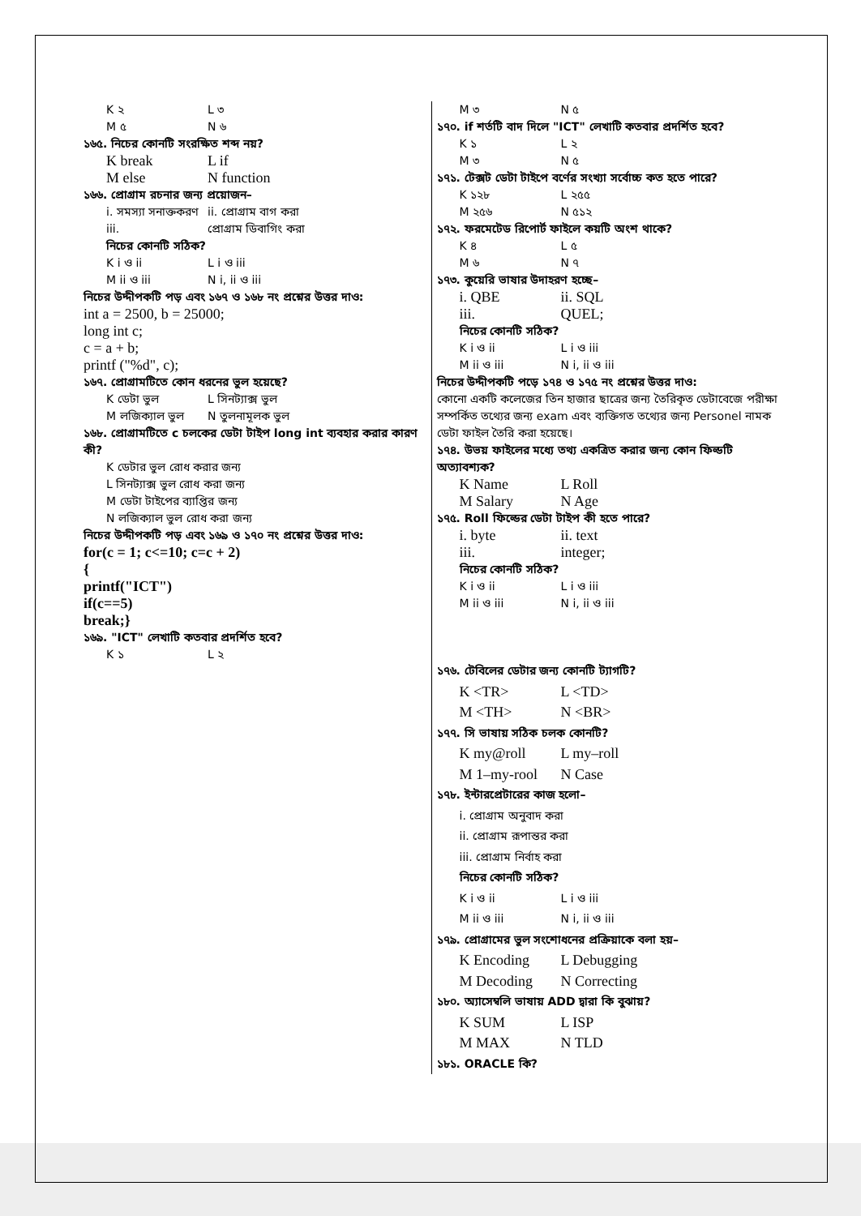K ২ L ৩
M ৫ N ৬
১৬৫. নিচের কোনটি সংরক্ষিত শব্দ নয়?
K break L if
M else N function
১৬৬. প্রোগ্রাম রচনার জন্য প্রয়োজন–
i. সমস্যা সনাক্তকরণ ii. প্রোগ্রাম বাগ করা
iii. প্রোগ্রাম ডিবাগিং করা
নিচের কোনটি সঠিক?
K i ও ii L i ও iii
M ii ও iii N i, ii ও iii
নিচের উদ্দীপকটি পড় এবং ১৬৭ ও ১৬৮ নং প্রশ্নের উত্তর দাও:
int a = 2500, b = 25000;
long int c;
c = a + b;
printf ("%d", c);
১৬৭. প্রোগ্রামটিতে কোন ধরনের ভুল হয়েছে?
K ডেটা ভুল L সিনট্যাক্স ভুল
M লজিক্যাল ভুল N তুলনামূলক ভুল
১৬৮. প্রোগ্রামটিতে c চলকের ডেটা টাইপ long int ব্যবহার করার কারণ কী?
K ডেটার ভুল রোধ করার জন্য
L সিনট্যাক্স ভুল রোধ করা জন্য
M ডেটা টাইপের ব্যাপ্তির জন্য
N লজিক্যাল ভুল রোধ করা জন্য
নিচের উদ্দীপকটি পড় এবং ১৬৯ ও ১৭০ নং প্রশ্নের উত্তর দাও:
for(c = 1; c<=10; c=c + 2)
{
printf("ICT")
if(c==5)
break;}
১৬৯. "ICT" লেখাটি কতবার প্রদর্শিত হবে?
K ১ L ২
M ৩ N ৫
১৭০. if শর্তটি বাদ দিলে "ICT" লেখাটি কতবার প্রদর্শিত হবে?
K ১ L ২
M ৩ N ৫
১৭১. টেক্সট ডেটা টাইপে বর্ণের সংখ্যা সর্বোচ্চ কত হতে পারে?
K ১২৮ L ২৫৫
M ২৫৬ N ৫১২
১৭২. ফরমেটেড রিপোর্ট ফাইলে কয়টি অংশ থাকে?
K ৪ L ৫
M ৬ N ৭
১৭৩. কুয়েরি ভাষার উদাহরণ হচ্ছে–
i. QBE ii. SQL
iii. QUEL;
নিচের কোনটি সঠিক?
K i ও ii L i ও iii
M ii ও iii N i, ii ও iii
নিচের উদ্দীপকটি পড়ে ১৭৪ ও ১৭৫ নং প্রশ্নের উত্তর দাও:
কোনো একটি কলেজের তিন হাজার ছাত্রের জন্য তৈরিকৃত ডেটাবেজে পরীক্ষা সম্পর্কিত তথ্যের জন্য exam এবং ব্যক্তিগত তথ্যের জন্য Personel নামক ডেটা ফাইল তৈরি করা হয়েছে।
১৭৪. উভয় ফাইলের মধ্যে তথ্য একত্রিত করার জন্য কোন ফিল্ডটি অত্যাবশ্যক?
K Name L Roll
M Salary N Age
১৭৫. Roll ফিল্ডের ডেটা টাইপ কী হতে পারে?
i. byte ii. text
iii. integer;
নিচের কোনটি সঠিক?
K i ও ii L i ও iii
M ii ও iii N i, ii ও iii
১৭৬. টেবিলের ডেটার জন্য কোনটি ট্যাগটি?
K <TR> L <TD>
M <TH> N <BR>
১৭৭. সি ভাষায় সঠিক চলক কোনটি?
K my@roll L my–roll
M 1–my-rool N Case
১৭৮. ইন্টারপ্রেটারের কাজ হলো–
i. প্রোগ্রাম অনুবাদ করা
ii. প্রোগ্রাম রূপান্তর করা
iii. প্রোগ্রাম নির্বাহ করা
নিচের কোনটি সঠিক?
K i ও ii L i ও iii
M ii ও iii N i, ii ও iii
১৭৯. প্রোগ্রামের ভুল সংশোধনের প্রক্রিয়াকে বলা হয়–
K Encoding L Debugging
M Decoding N Correcting
১৮০. অ্যাসেম্বলি ভাষায় ADD দ্বারা কি বুঝায়?
K SUM L ISP
M MAX N TLD
১৮১. ORACLE কি?